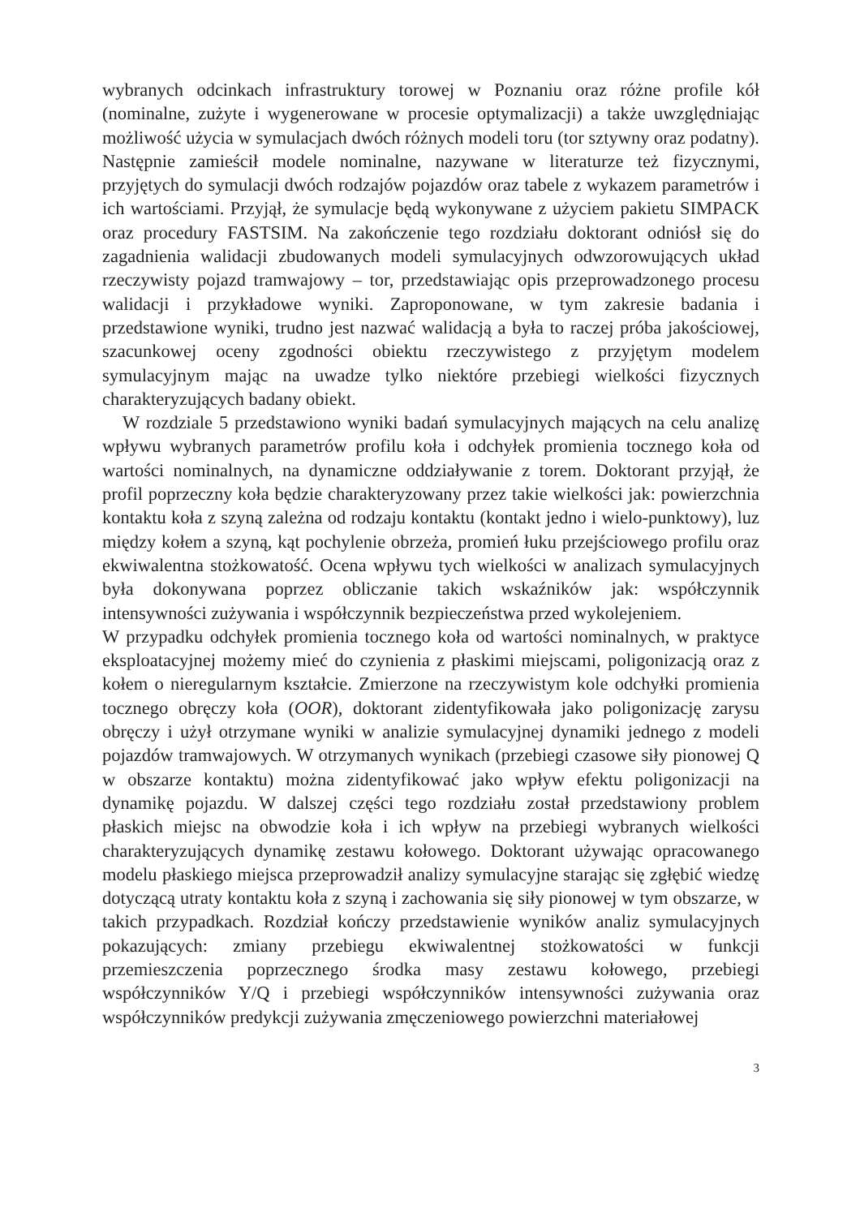wybranych odcinkach infrastruktury torowej w Poznaniu oraz różne profile kół (nominalne, zużyte i wygenerowane w procesie optymalizacji) a także uwzględniając możliwość użycia w symulacjach dwóch różnych modeli toru (tor sztywny oraz podatny). Następnie zamieścił modele nominalne, nazywane w literaturze też fizycznymi, przyjętych do symulacji dwóch rodzajów pojazdów oraz tabele z wykazem parametrów i ich wartościami. Przyjął, że symulacje będą wykonywane z użyciem pakietu SIMPACK oraz procedury FASTSIM. Na zakończenie tego rozdziału doktorant odniósł się do zagadnienia walidacji zbudowanych modeli symulacyjnych odwzorowujących układ rzeczywisty pojazd tramwajowy – tor, przedstawiając opis przeprowadzonego procesu walidacji i przykładowe wyniki. Zaproponowane, w tym zakresie badania i przedstawione wyniki, trudno jest nazwać walidacją a była to raczej próba jakościowej, szacunkowej oceny zgodności obiektu rzeczywistego z przyjętym modelem symulacyjnym mając na uwadze tylko niektóre przebiegi wielkości fizycznych charakteryzujących badany obiekt.
W rozdziale 5 przedstawiono wyniki badań symulacyjnych mających na celu analizę wpływu wybranych parametrów profilu koła i odchyłek promienia tocznego koła od wartości nominalnych, na dynamiczne oddziaływanie z torem. Doktorant przyjął, że profil poprzeczny koła będzie charakteryzowany przez takie wielkości jak: powierzchnia kontaktu koła z szyną zależna od rodzaju kontaktu (kontakt jedno i wielo-punktowy), luz między kołem a szyną, kąt pochylenie obrzeża, promień łuku przejściowego profilu oraz ekwiwalentna stożkowatość. Ocena wpływu tych wielkości w analizach symulacyjnych była dokonywana poprzez obliczanie takich wskaźników jak: współczynnik intensywności zużywania i współczynnik bezpieczeństwa przed wykolejeniem.
W przypadku odchyłek promienia tocznego koła od wartości nominalnych, w praktyce eksploatacyjnej możemy mieć do czynienia z płaskimi miejscami, poligonizacją oraz z kołem o nieregularnym kształcie. Zmierzone na rzeczywistym kole odchyłki promienia tocznego obręczy koła (OOR), doktorant zidentyfikowała jako poligonizację zarysu obręczy i użył otrzymane wyniki w analizie symulacyjnej dynamiki jednego z modeli pojazdów tramwajowych. W otrzymanych wynikach (przebiegi czasowe siły pionowej Q w obszarze kontaktu) można zidentyfikować jako wpływ efektu poligonizacji na dynamikę pojazdu. W dalszej części tego rozdziału został przedstawiony problem płaskich miejsc na obwodzie koła i ich wpływ na przebiegi wybranych wielkości charakteryzujących dynamikę zestawu kołowego. Doktorant używając opracowanego modelu płaskiego miejsca przeprowadził analizy symulacyjne starając się zgłębić wiedzę dotyczącą utraty kontaktu koła z szyną i zachowania się siły pionowej w tym obszarze, w takich przypadkach. Rozdział kończy przedstawienie wyników analiz symulacyjnych pokazujących: zmiany przebiegu ekwiwalentnej stożkowatości w funkcji przemieszczenia poprzecznego środka masy zestawu kołowego, przebiegi współczynników Y/Q i przebiegi współczynników intensywności zużywania oraz współczynników predykcji zużywania zmęczeniowego powierzchni materiałowej
3